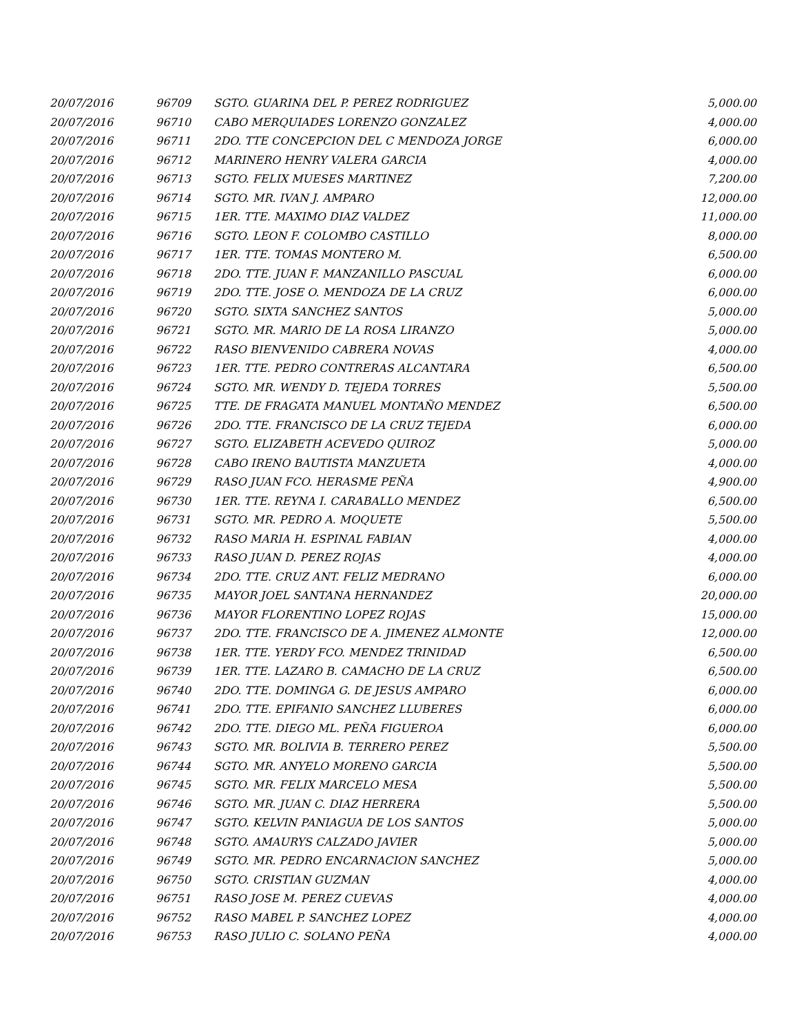| 20/07/2016 | 96709 | SGTO. GUARINA DEL P. PEREZ RODRIGUEZ | 5,000.00 |
| 20/07/2016 | 96710 | CABO MERQUIADES LORENZO GONZALEZ | 4,000.00 |
| 20/07/2016 | 96711 | 2DO. TTE CONCEPCION DEL C MENDOZA JORGE | 6,000.00 |
| 20/07/2016 | 96712 | MARINERO HENRY VALERA GARCIA | 4,000.00 |
| 20/07/2016 | 96713 | SGTO. FELIX MUESES MARTINEZ | 7,200.00 |
| 20/07/2016 | 96714 | SGTO. MR. IVAN J. AMPARO | 12,000.00 |
| 20/07/2016 | 96715 | 1ER. TTE. MAXIMO DIAZ VALDEZ | 11,000.00 |
| 20/07/2016 | 96716 | SGTO. LEON F. COLOMBO CASTILLO | 8,000.00 |
| 20/07/2016 | 96717 | 1ER. TTE. TOMAS MONTERO M. | 6,500.00 |
| 20/07/2016 | 96718 | 2DO. TTE. JUAN F. MANZANILLO PASCUAL | 6,000.00 |
| 20/07/2016 | 96719 | 2DO. TTE. JOSE O. MENDOZA DE LA CRUZ | 6,000.00 |
| 20/07/2016 | 96720 | SGTO. SIXTA SANCHEZ SANTOS | 5,000.00 |
| 20/07/2016 | 96721 | SGTO. MR. MARIO DE LA ROSA LIRANZO | 5,000.00 |
| 20/07/2016 | 96722 | RASO BIENVENIDO CABRERA NOVAS | 4,000.00 |
| 20/07/2016 | 96723 | 1ER. TTE. PEDRO CONTRERAS ALCANTARA | 6,500.00 |
| 20/07/2016 | 96724 | SGTO. MR. WENDY D. TEJEDA TORRES | 5,500.00 |
| 20/07/2016 | 96725 | TTE. DE FRAGATA MANUEL MONTAÑO MENDEZ | 6,500.00 |
| 20/07/2016 | 96726 | 2DO. TTE. FRANCISCO DE LA CRUZ TEJEDA | 6,000.00 |
| 20/07/2016 | 96727 | SGTO. ELIZABETH ACEVEDO QUIROZ | 5,000.00 |
| 20/07/2016 | 96728 | CABO IRENO BAUTISTA MANZUETA | 4,000.00 |
| 20/07/2016 | 96729 | RASO JUAN FCO. HERASME PEÑA | 4,900.00 |
| 20/07/2016 | 96730 | 1ER. TTE. REYNA I. CARABALLO MENDEZ | 6,500.00 |
| 20/07/2016 | 96731 | SGTO. MR. PEDRO A. MOQUETE | 5,500.00 |
| 20/07/2016 | 96732 | RASO MARIA H. ESPINAL FABIAN | 4,000.00 |
| 20/07/2016 | 96733 | RASO JUAN D. PEREZ ROJAS | 4,000.00 |
| 20/07/2016 | 96734 | 2DO. TTE. CRUZ ANT. FELIZ MEDRANO | 6,000.00 |
| 20/07/2016 | 96735 | MAYOR JOEL SANTANA HERNANDEZ | 20,000.00 |
| 20/07/2016 | 96736 | MAYOR FLORENTINO LOPEZ ROJAS | 15,000.00 |
| 20/07/2016 | 96737 | 2DO. TTE. FRANCISCO DE A. JIMENEZ ALMONTE | 12,000.00 |
| 20/07/2016 | 96738 | 1ER. TTE. YERDY FCO. MENDEZ TRINIDAD | 6,500.00 |
| 20/07/2016 | 96739 | 1ER. TTE. LAZARO B. CAMACHO DE LA CRUZ | 6,500.00 |
| 20/07/2016 | 96740 | 2DO. TTE. DOMINGA G. DE JESUS AMPARO | 6,000.00 |
| 20/07/2016 | 96741 | 2DO. TTE. EPIFANIO SANCHEZ LLUBERES | 6,000.00 |
| 20/07/2016 | 96742 | 2DO. TTE. DIEGO ML. PEÑA FIGUEROA | 6,000.00 |
| 20/07/2016 | 96743 | SGTO. MR. BOLIVIA B. TERRERO PEREZ | 5,500.00 |
| 20/07/2016 | 96744 | SGTO. MR. ANYELO MORENO GARCIA | 5,500.00 |
| 20/07/2016 | 96745 | SGTO. MR. FELIX MARCELO MESA | 5,500.00 |
| 20/07/2016 | 96746 | SGTO. MR. JUAN C. DIAZ HERRERA | 5,500.00 |
| 20/07/2016 | 96747 | SGTO. KELVIN PANIAGUA DE LOS SANTOS | 5,000.00 |
| 20/07/2016 | 96748 | SGTO. AMAURYS CALZADO JAVIER | 5,000.00 |
| 20/07/2016 | 96749 | SGTO. MR. PEDRO ENCARNACION SANCHEZ | 5,000.00 |
| 20/07/2016 | 96750 | SGTO. CRISTIAN GUZMAN | 4,000.00 |
| 20/07/2016 | 96751 | RASO JOSE M. PEREZ CUEVAS | 4,000.00 |
| 20/07/2016 | 96752 | RASO MABEL P. SANCHEZ LOPEZ | 4,000.00 |
| 20/07/2016 | 96753 | RASO JULIO C. SOLANO PEÑA | 4,000.00 |